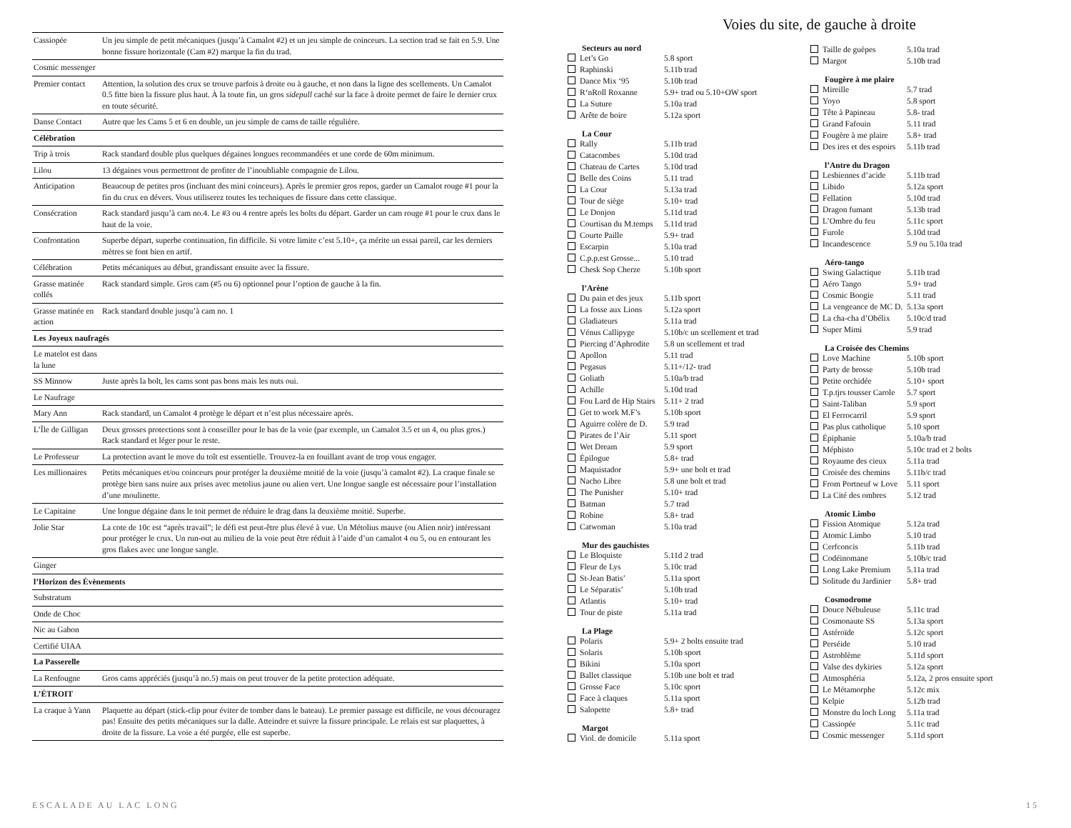| Cassiopée | Un jeu simple de petit mécaniques (jusqu’à Camalot #2) et un jeu simple de coinceurs. La section trad se fait en 5.9. Une bonne fissure horizontale (Cam #2) marque la fin du trad. |
| Cosmic messenger | |
| Premier contact | Attention, la solution des crux se trouve parfois à droite ou à gauche, et non dans la ligne des scellements. Un Camalot 0.5 fitte bien la fissure plus haut. À la toute fin, un gros sidepull caché sur la face à droite permet de faire le dernier crux en toute sécurité. |
| Danse Contact | Autre que les Cams 5 et 6 en double, un jeu simple de cams de taille régulière. |
| Célébration | |
| Trip à trois | Rack standard double plus quelques dégaines longues recommandées et une corde de 60m minimum. |
| Lilou | 13 dégaines vous permettront de profiter de l’inoubliable compagnie de Lilou. |
| Anticipation | Beaucoup de petites pros (incluant des mini coinceurs). Après le premier gros repos, garder un Camalot rouge #1 pour la fin du crux en dévers. Vous utiliserez toutes les techniques de fissure dans cette classique. |
| Consécration | Rack standard jusqu’à cam no.4. Le #3 ou 4 rentre après les bolts du départ. Garder un cam rouge #1 pour le crux dans le haut de la voie. |
| Confrontation | Superbe départ, superbe continuation, fin difficile. Si votre limite c’est 5.10+, ça mérite un essai pareil, car les derniers mètres se font bien en artif. |
| Célébration | Petits mécaniques au début, grandissant ensuite avec la fissure. |
| Grasse matinée collés | Rack standard simple. Gros cam (#5 ou 6) optionnel pour l’option de gauche à la fin. |
| Grasse matinée en action | Rack standard double jusqu’à cam no. 1 |
| Les Joyeux naufragés | |
| Le matelot est dans la lune | |
| SS Minnow | Juste après la bolt, les cams sont pas bons mais les nuts oui. |
| Le Naufrage | |
| Mary Ann | Rack standard, un Camalot 4 protège le départ et n’est plus nécessaire après. |
| L’Île de Gilligan | Deux grosses protections sont à conseiller pour le bas de la voie (par exemple, un Camalot 3.5 et un 4, ou plus gros.) Rack standard et léger pour le reste. |
| Le Professeur | La protection avant le move du toît est essentielle. Trouvez-la en fouillant avant de trop vous engager. |
| Les millionaires | Petits mécaniques et/ou coinceurs pour protéger la deuxième moitié de la voie (jusqu’à camalot #2). La craque finale se protège bien sans nuire aux prises avec metolius jaune ou alien vert. Une longue sangle est nécessaire pour l’installation d’une moulinette. |
| Le Capitaine | Une longue dégaine dans le toit permet de réduire le drag dans la deuxième moitié. Superbe. |
| Jolie Star | La cote de 10c est “après travail”; le défi est peut-être plus élevé à vue. Un Métolius mauve (ou Alien noir) intéressant pour protéger le crux. Un run-out au milieu de la voie peut être réduit à l’aide d’un camalot 4 ou 5, ou en entourant les gros flakes avec une longue sangle. |
| Ginger | |
| l’Horizon des Évènements | |
| Substratum | |
| Onde de Choc | |
| Nic au Gabon | |
| Certifié UIAA | |
| La Passerelle | |
| La Renfougne | Gros cams appréciés (jusqu’à no.5) mais on peut trouver de la petite protection adéquate. |
| L’ÉTROIT | |
| La craque à Yann | Plaquette au départ (stick-clip pour éviter de tomber dans le bateau). Le premier passage est difficile, ne vous découragez pas! Ensuite des petits mécaniques sur la dalle. Atteindre et suivre la fissure principale. Le relais est sur plaquettes, à droite de la fissure. La voie a été purgée, elle est superbe. |
Voies du site, de gauche à droite
| Secteurs au nord | |
| --- | --- |
| Let’s Go | 5.8 sport |
| Raphinski | 5.11b trad |
| Dance Mix ‘95 | 5.10b trad |
| R‘nRoll Roxanne | 5.9+ trad ou 5.10+OW sport |
| La Suture | 5.10a trad |
| Arête de boire | 5.12a sport |
| La Cour | |
| --- | --- |
| Rally | 5.11b trad |
| Catacombes | 5.10d trad |
| Chateau de Cartes | 5.10d trad |
| Belle des Coins | 5.11 trad |
| La Cour | 5.13a trad |
| Tour de siège | 5.10+ trad |
| Le Donjon | 5.11d trad |
| Courtisan du M.temps | 5.11d trad |
| Courte Paille | 5.9+ trad |
| Escarpin | 5.10a trad |
| C.p.p.est Grosse... | 5.10 trad |
| Chesk Sop Cherze | 5.10b sport |
| l’Arène | |
| --- | --- |
| Du pain et des jeux | 5.11b sport |
| La fosse aux Lions | 5.12a sport |
| Gladiateurs | 5.11a trad |
| Vénus Callipyge | 5.10b/c un scellement et trad |
| Piercing d’Aphrodite | 5.8 un scellement et trad |
| Apollon | 5.11 trad |
| Pegasus | 5.11+/12- trad |
| Goliath | 5.10a/b trad |
| Achille | 5.10d trad |
| Fou Lard de Hip Stairs | 5.11+ 2 trad |
| Get to work M.F’s | 5.10b sport |
| Aguirre colère de D. | 5.9 trad |
| Pirates de l’Air | 5.11 sport |
| Wet Dream | 5.9 sport |
| Épilogue | 5.8+ trad |
| Maquistador | 5.9+ une bolt et trad |
| Nacho Libre | 5.8 une bolt et trad |
| The Punisher | 5.10+ trad |
| Batman | 5.7 trad |
| Robine | 5.8+ trad |
| Catwoman | 5.10a trad |
| Mur des gauchistes | |
| --- | --- |
| Le Bloquiste | 5.11d 2 trad |
| Fleur de Lys | 5.10c trad |
| St-Jean Batis’ | 5.11a sport |
| Le Séparatis’ | 5.10b trad |
| Atlantis | 5.10+ trad |
| Tour de piste | 5.11a trad |
| La Plage | |
| --- | --- |
| Polaris | 5.9+ 2 bolts ensuite trad |
| Solaris | 5.10b sport |
| Bikini | 5.10a sport |
| Ballet classique | 5.10b une bolt et trad |
| Grosse Face | 5.10c sport |
| Face à claques | 5.11a sport |
| Salopette | 5.8+ trad |
| Margot | |
| --- | --- |
| Viol. de domicile | 5.11a sport |
| Taille de guèpes | 5.10a trad |
| Margot | 5.10b trad |
| Fougère à me plaire | |
| --- | --- |
| Mireille | 5.7 trad |
| Yoyo | 5.8 sport |
| Tête à Papineau | 5.8- trad |
| Grand Fafouin | 5.11 trad |
| Fougère à me plaire | 5.8+ trad |
| Des ires et des espoirs | 5.11b trad |
| l’Antre du Dragon | |
| --- | --- |
| Lesbiennes d’acide | 5.11b trad |
| Libido | 5.12a sport |
| Fellation | 5.10d trad |
| Dragon fumant | 5.13b trad |
| L’Ombre du feu | 5.11c sport |
| Furole | 5.10d trad |
| Incandescence | 5.9 ou 5.10a trad |
| Aéro-tango | |
| --- | --- |
| Swing Galactique | 5.11b trad |
| Aéro Tango | 5.9+ trad |
| Cosmic Boogie | 5.11 trad |
| La vengeance de MC D. | 5.13a sport |
| La cha-cha d’Obélix | 5.10c/d trad |
| Super Mimi | 5.9 trad |
| La Croisée des Chemins | |
| --- | --- |
| Love Machine | 5.10b sport |
| Party de brosse | 5.10b trad |
| Petite orchidée | 5.10+ sport |
| T.p.tjrs tousser Carole | 5.7 sport |
| Saint-Taliban | 5.9 sport |
| El Ferrocarril | 5.9 sport |
| Pas plus catholique | 5.10 sport |
| Épiphanie | 5.10a/b trad |
| Méphisto | 5.10c trad et 2 bolts |
| Royaume des cieux | 5.11a trad |
| Croisée des chemins | 5.11b/c trad |
| From Portneuf w Love | 5.11 sport |
| La Cité des ombres | 5.12 trad |
| Atomic Limbo | |
| --- | --- |
| Fission Atomique | 5.12a trad |
| Atomic Limbo | 5.10 trad |
| Cerfconcis | 5.11b trad |
| Codéinomane | 5.10b/c trad |
| Long Lake Premium | 5.11a trad |
| Solitude du Jardinier | 5.8+ trad |
| Cosmodrome | |
| --- | --- |
| Douce Nébuleuse | 5.11c trad |
| Cosmonaute SS | 5.13a sport |
| Astéroïde | 5.12c sport |
| Perséide | 5.10 trad |
| Astroblème | 5.11d sport |
| Valse des dykiries | 5.12a sport |
| Atmosphéria | 5.12a, 2 pros ensuite sport |
| Le Métamorphe | 5.12c mix |
| Kelpie | 5.12b trad |
| Monstre du loch Long | 5.11a trad |
| Cassiopée | 5.11c trad |
| Cosmic messenger | 5.11d sport |
ESCALADE AU LAC LONG 15